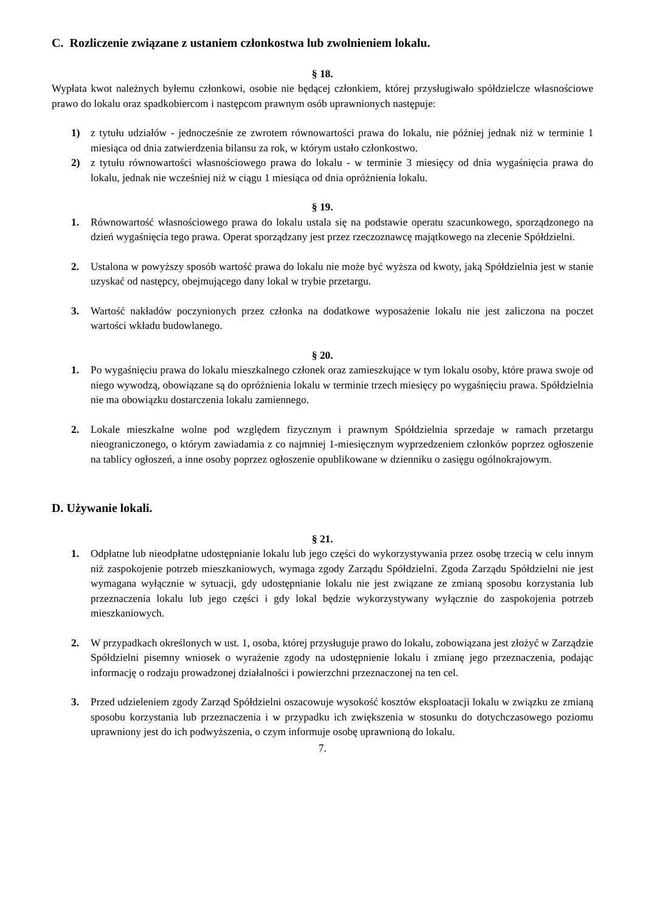C. Rozliczenie związane z ustaniem członkostwa lub zwolnieniem lokalu.
§ 18.
Wypłata kwot należnych byłemu członkowi, osobie nie będącej członkiem, której przysługiwało spółdzielcze własnościowe prawo do lokalu oraz spadkobiercom i następcom prawnym osób uprawnionych następuje:
1) z tytułu udziałów - jednocześnie ze zwrotem równowartości prawa do lokalu, nie później jednak niż w terminie 1 miesiąca od dnia zatwierdzenia bilansu za rok, w którym ustało członkostwo.
2) z tytułu równowartości własnościowego prawa do lokalu - w terminie 3 miesięcy od dnia wygaśnięcia prawa do lokalu, jednak nie wcześniej niż w ciągu 1 miesiąca od dnia opróżnienia lokalu.
§ 19.
1. Równowartość własnościowego prawa do lokalu ustala się na podstawie operatu szacunkowego, sporządzonego na dzień wygaśnięcia tego prawa. Operat sporządzany jest przez rzeczoznawcę majątkowego na zlecenie Spółdzielni.
2. Ustalona w powyższy sposób wartość prawa do lokalu nie może być wyższa od kwoty, jaką Spółdzielnia jest w stanie uzyskać od następcy, obejmującego dany lokal w trybie przetargu.
3. Wartość nakładów poczynionych przez członka na dodatkowe wyposażenie lokalu nie jest zaliczona na poczet wartości wkładu budowlanego.
§ 20.
1. Po wygaśnięciu prawa do lokalu mieszkalnego członek oraz zamieszkujące w tym lokalu osoby, które prawa swoje od niego wywodzą, obowiązane są do opróżnienia lokalu w terminie trzech miesięcy po wygaśnięciu prawa. Spółdzielnia nie ma obowiązku dostarczenia lokalu zamiennego.
2. Lokale mieszkalne wolne pod względem fizycznym i prawnym Spółdzielnia sprzedaje w ramach przetargu nieograniczonego, o którym zawiadamia z co najmniej 1-miesięcznym wyprzedzeniem członków poprzez ogłoszenie na tablicy ogłoszeń, a inne osoby poprzez ogłoszenie opublikowane w dzienniku o zasięgu ogólnokrajowym.
D. Używanie lokali.
§ 21.
1. Odpłatne lub nieodpłatne udostępnianie lokalu lub jego części do wykorzystywania przez osobę trzecią w celu innym niż zaspokojenie potrzeb mieszkaniowych, wymaga zgody Zarządu Spółdzielni. Zgoda Zarządu Spółdzielni nie jest wymagana wyłącznie w sytuacji, gdy udostępnianie lokalu nie jest związane ze zmianą sposobu korzystania lub przeznaczenia lokalu lub jego części i gdy lokal będzie wykorzystywany wyłącznie do zaspokojenia potrzeb mieszkaniowych.
2. W przypadkach określonych w ust. 1, osoba, której przysługuje prawo do lokalu, zobowiązana jest złożyć w Zarządzie Spółdzielni pisemny wniosek o wyrażenie zgody na udostępnienie lokalu i zmianę jego przeznaczenia, podając informację o rodzaju prowadzonej działalności i powierzchni przeznaczonej na ten cel.
3. Przed udzieleniem zgody Zarząd Spółdzielni oszacowuje wysokość kosztów eksploatacji lokalu w związku ze zmianą sposobu korzystania lub przeznaczenia i w przypadku ich zwiększenia w stosunku do dotychczasowego poziomu uprawniony jest do ich podwyższenia, o czym informuje osobę uprawnioną do lokalu.
7.